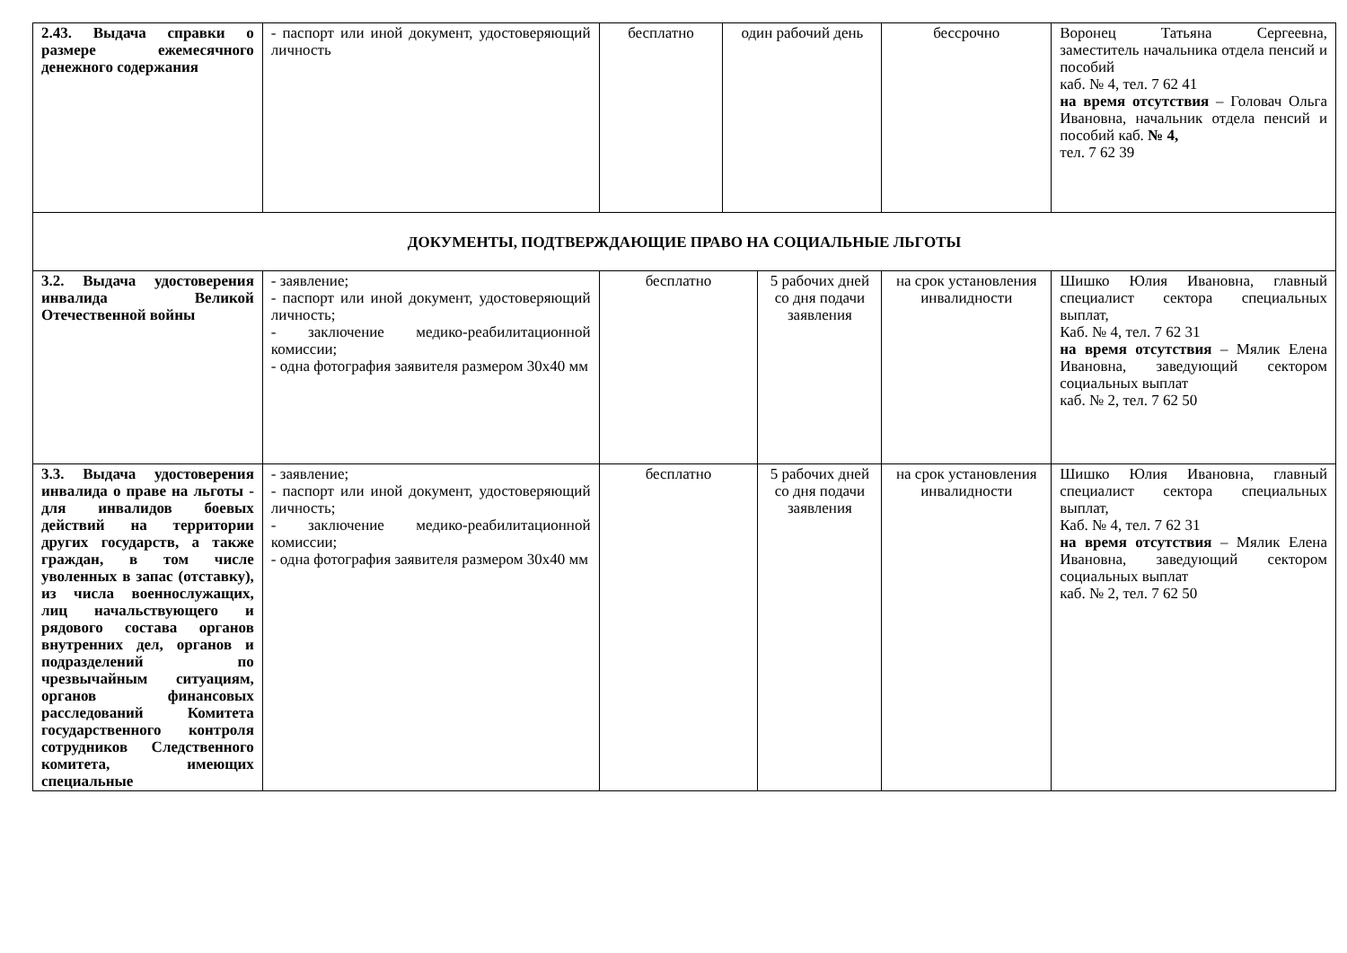| 2.43. Выдача справки о размере ежемесячного денежного содержания | - паспорт или иной документ, удостоверяющий личность | бесплатно | один рабочий день | | бессрочно | Воронец Татьяна Сергеевна, заместитель начальника отдела пенсий и пособий каб. № 4, тел. 7 62 41 на время отсутствия – Головач Ольга Ивановна, начальник отдела пенсий и пособий каб. № 4, тел. 7 62 39 |
| ДОКУМЕНТЫ, ПОДТВЕРЖДАЮЩИЕ ПРАВО НА СОЦИАЛЬНЫЕ ЛЬГОТЫ | | | | | | |
| 3.2. Выдача удостоверения инвалида Великой Отечественной войны | - заявление; - паспорт или иной документ, удостоверяющий личность; - заключение медико-реабилитационной комиссии; - одна фотография заявителя размером 30х40 мм | бесплатно | | 5 рабочих дней со дня подачи заявления | на срок установления инвалидности | Шишко Юлия Ивановна, главный специалист сектора специальных выплат, Каб. № 4, тел. 7 62 31 на время отсутствия – Мялик Елена Ивановна, заведующий сектором социальных выплат каб. № 2, тел. 7 62 50 |
| 3.3. Выдача удостоверения инвалида о праве на льготы - для инвалидов боевых действий на территории других государств, а также граждан, в том числе уволенных в запас (отставку), из числа военнослужащих, лиц начальствующего и рядового состава органов внутренних дел, органов и подразделений по чрезвычайным ситуациям, органов финансовых расследований Комитета государственного контроля сотрудников Следственного комитета, имеющих специальные | - заявление; - паспорт или иной документ, удостоверяющий личность; - заключение медико-реабилитационной комиссии; - одна фотография заявителя размером 30х40 мм | бесплатно | | 5 рабочих дней со дня подачи заявления | на срок установления инвалидности | Шишко Юлия Ивановна, главный специалист сектора специальных выплат, Каб. № 4, тел. 7 62 31 на время отсутствия – Мялик Елена Ивановна, заведующий сектором социальных выплат каб. № 2, тел. 7 62 50 |